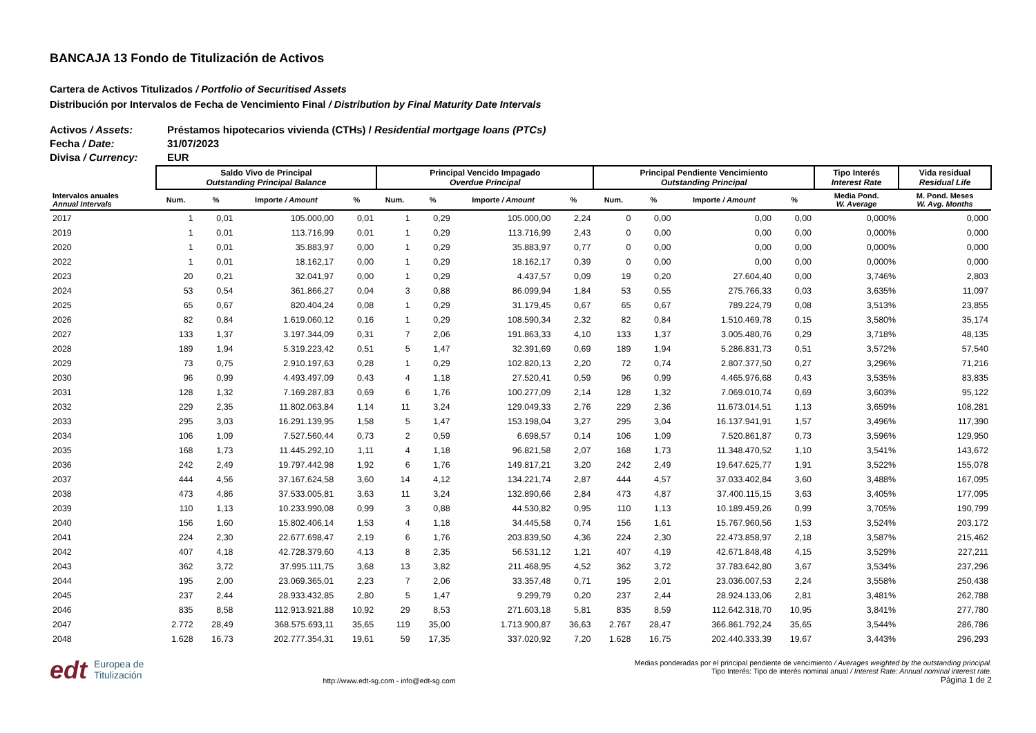BANCAJA 13 Fondo de Titulización de Activos
Cartera de Activos Titulizados / Portfolio of Securitised Assets
Distribución por Intervalos de Fecha de Vencimiento Final / Distribution by Final Maturity Date Intervals
Activos / Assets: Préstamos hipotecarios vivienda (CTHs) / Residential mortgage loans (PTCs)
Fecha / Date: 31/07/2023
Divisa / Currency: EUR
| | Saldo Vivo de Principal Outstanding Principal Balance | | | | Principal Vencido Impagado Overdue Principal | | | | Principal Pendiente Vencimiento Outstanding Principal | | | | Tipo Interés Interest Rate | Vida residual Residual Life |
| --- | --- | --- | --- | --- | --- | --- | --- | --- | --- | --- | --- | --- | --- | --- |
| Intervalos anuales Annual Intervals | Num. | % | Importe / Amount | % | Num. | % | Importe / Amount | % | Num. | % | Importe / Amount | % | Media Pond. W. Average | M. Pond. Meses W. Avg. Months |
| 2017 | 1 | 0,01 | 105.000,00 | 0,01 | 1 | 0,29 | 105.000,00 | 2,24 | 0 | 0,00 | 0,00 | 0,00 | 0,000% | 0,000 |
| 2019 | 1 | 0,01 | 113.716,99 | 0,01 | 1 | 0,29 | 113.716,99 | 2,43 | 0 | 0,00 | 0,00 | 0,00 | 0,000% | 0,000 |
| 2020 | 1 | 0,01 | 35.883,97 | 0,00 | 1 | 0,29 | 35.883,97 | 0,77 | 0 | 0,00 | 0,00 | 0,00 | 0,000% | 0,000 |
| 2022 | 1 | 0,01 | 18.162,17 | 0,00 | 1 | 0,29 | 18.162,17 | 0,39 | 0 | 0,00 | 0,00 | 0,00 | 0,000% | 0,000 |
| 2023 | 20 | 0,21 | 32.041,97 | 0,00 | 1 | 0,29 | 4.437,57 | 0,09 | 19 | 0,20 | 27.604,40 | 0,00 | 3,746% | 2,803 |
| 2024 | 53 | 0,54 | 361.866,27 | 0,04 | 3 | 0,88 | 86.099,94 | 1,84 | 53 | 0,55 | 275.766,33 | 0,03 | 3,635% | 11,097 |
| 2025 | 65 | 0,67 | 820.404,24 | 0,08 | 1 | 0,29 | 31.179,45 | 0,67 | 65 | 0,67 | 789.224,79 | 0,08 | 3,513% | 23,855 |
| 2026 | 82 | 0,84 | 1.619.060,12 | 0,16 | 1 | 0,29 | 108.590,34 | 2,32 | 82 | 0,84 | 1.510.469,78 | 0,15 | 3,580% | 35,174 |
| 2027 | 133 | 1,37 | 3.197.344,09 | 0,31 | 7 | 2,06 | 191.863,33 | 4,10 | 133 | 1,37 | 3.005.480,76 | 0,29 | 3,718% | 48,135 |
| 2028 | 189 | 1,94 | 5.319.223,42 | 0,51 | 5 | 1,47 | 32.391,69 | 0,69 | 189 | 1,94 | 5.286.831,73 | 0,51 | 3,572% | 57,540 |
| 2029 | 73 | 0,75 | 2.910.197,63 | 0,28 | 1 | 0,29 | 102.820,13 | 2,20 | 72 | 0,74 | 2.807.377,50 | 0,27 | 3,296% | 71,216 |
| 2030 | 96 | 0,99 | 4.493.497,09 | 0,43 | 4 | 1,18 | 27.520,41 | 0,59 | 96 | 0,99 | 4.465.976,68 | 0,43 | 3,535% | 83,835 |
| 2031 | 128 | 1,32 | 7.169.287,83 | 0,69 | 6 | 1,76 | 100.277,09 | 2,14 | 128 | 1,32 | 7.069.010,74 | 0,69 | 3,603% | 95,122 |
| 2032 | 229 | 2,35 | 11.802.063,84 | 1,14 | 11 | 3,24 | 129.049,33 | 2,76 | 229 | 2,36 | 11.673.014,51 | 1,13 | 3,659% | 108,281 |
| 2033 | 295 | 3,03 | 16.291.139,95 | 1,58 | 5 | 1,47 | 153.198,04 | 3,27 | 295 | 3,04 | 16.137.941,91 | 1,57 | 3,496% | 117,390 |
| 2034 | 106 | 1,09 | 7.527.560,44 | 0,73 | 2 | 0,59 | 6.698,57 | 0,14 | 106 | 1,09 | 7.520.861,87 | 0,73 | 3,596% | 129,950 |
| 2035 | 168 | 1,73 | 11.445.292,10 | 1,11 | 4 | 1,18 | 96.821,58 | 2,07 | 168 | 1,73 | 11.348.470,52 | 1,10 | 3,541% | 143,672 |
| 2036 | 242 | 2,49 | 19.797.442,98 | 1,92 | 6 | 1,76 | 149.817,21 | 3,20 | 242 | 2,49 | 19.647.625,77 | 1,91 | 3,522% | 155,078 |
| 2037 | 444 | 4,56 | 37.167.624,58 | 3,60 | 14 | 4,12 | 134.221,74 | 2,87 | 444 | 4,57 | 37.033.402,84 | 3,60 | 3,488% | 167,095 |
| 2038 | 473 | 4,86 | 37.533.005,81 | 3,63 | 11 | 3,24 | 132.890,66 | 2,84 | 473 | 4,87 | 37.400.115,15 | 3,63 | 3,405% | 177,095 |
| 2039 | 110 | 1,13 | 10.233.990,08 | 0,99 | 3 | 0,88 | 44.530,82 | 0,95 | 110 | 1,13 | 10.189.459,26 | 0,99 | 3,705% | 190,799 |
| 2040 | 156 | 1,60 | 15.802.406,14 | 1,53 | 4 | 1,18 | 34.445,58 | 0,74 | 156 | 1,61 | 15.767.960,56 | 1,53 | 3,524% | 203,172 |
| 2041 | 224 | 2,30 | 22.677.698,47 | 2,19 | 6 | 1,76 | 203.839,50 | 4,36 | 224 | 2,30 | 22.473.858,97 | 2,18 | 3,587% | 215,462 |
| 2042 | 407 | 4,18 | 42.728.379,60 | 4,13 | 8 | 2,35 | 56.531,12 | 1,21 | 407 | 4,19 | 42.671.848,48 | 4,15 | 3,529% | 227,211 |
| 2043 | 362 | 3,72 | 37.995.111,75 | 3,68 | 13 | 3,82 | 211.468,95 | 4,52 | 362 | 3,72 | 37.783.642,80 | 3,67 | 3,534% | 237,296 |
| 2044 | 195 | 2,00 | 23.069.365,01 | 2,23 | 7 | 2,06 | 33.357,48 | 0,71 | 195 | 2,01 | 23.036.007,53 | 2,24 | 3,558% | 250,438 |
| 2045 | 237 | 2,44 | 28.933.432,85 | 2,80 | 5 | 1,47 | 9.299,79 | 0,20 | 237 | 2,44 | 28.924.133,06 | 2,81 | 3,481% | 262,788 |
| 2046 | 835 | 8,58 | 112.913.921,88 | 10,92 | 29 | 8,53 | 271.603,18 | 5,81 | 835 | 8,59 | 112.642.318,70 | 10,95 | 3,841% | 277,780 |
| 2047 | 2.772 | 28,49 | 368.575.693,11 | 35,65 | 119 | 35,00 | 1.713.900,87 | 36,63 | 2.767 | 28,47 | 366.861.792,24 | 35,65 | 3,544% | 286,786 |
| 2048 | 1.628 | 16,73 | 202.777.354,31 | 19,61 | 59 | 17,35 | 337.020,92 | 7,20 | 1.628 | 16,75 | 202.440.333,39 | 19,67 | 3,443% | 296,293 |
edt Europea de
Titulización
http://www.edt-sg.com - info@edt-sg.com
Medias ponderadas por el principal pendiente de vencimiento / Averages weighted by the outstanding principal.
Tipo Interés: Tipo de interés nominal anual / Interest Rate: Annual nominal interest rate.
Página 1 de 2